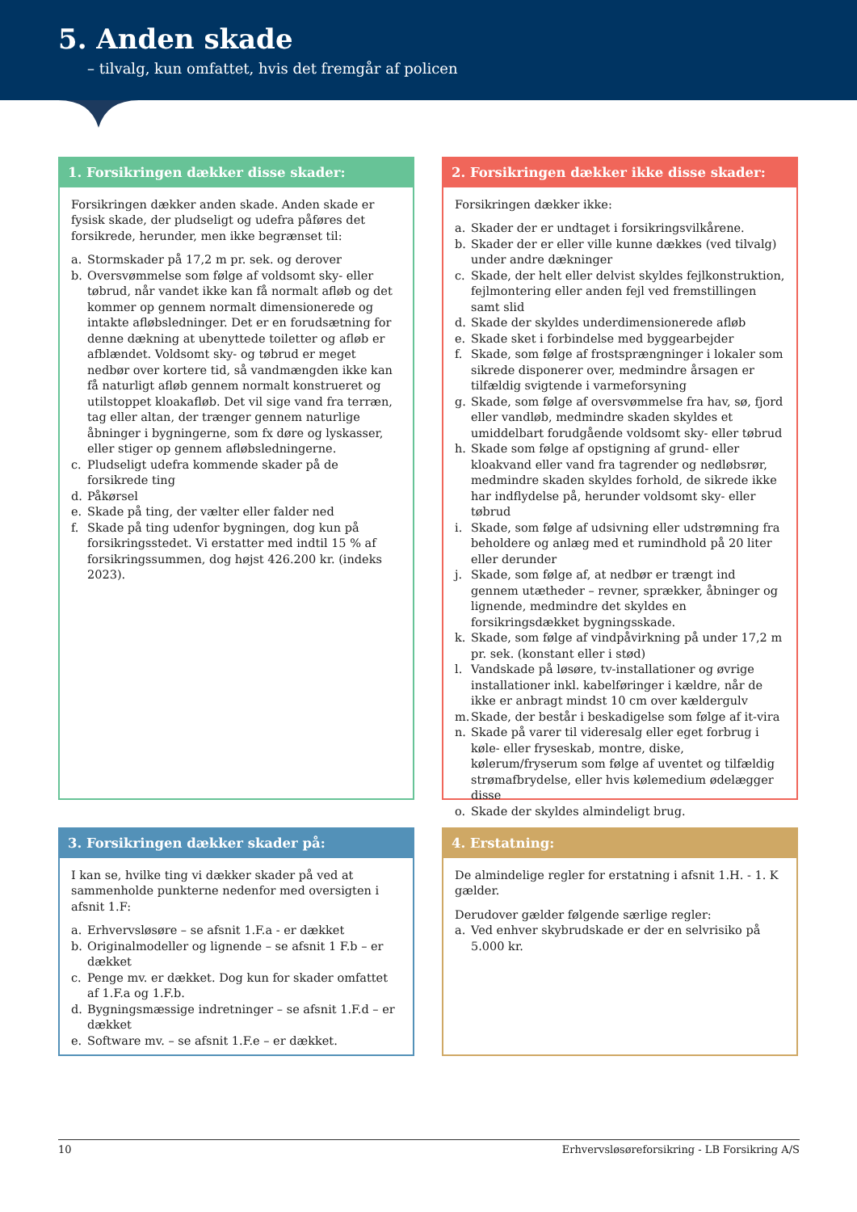5. Anden skade
– tilvalg, kun omfattet, hvis det fremgår af policen
1. Forsikringen dækker disse skader:
Forsikringen dækker anden skade. Anden skade er fysisk skade, der pludseligt og udefra påføres det forsikrede, herunder, men ikke begrænset til:
a. Stormskader på 17,2 m pr. sek. og derover
b. Oversvømmelse som følge af voldsomt sky- eller tøbrud, når vandet ikke kan få normalt afløb og det kommer op gennem normalt dimensionerede og intakte afløbsledninger. Det er en forudsætning for denne dækning at ubenyttede toiletter og afløb er afblændet. Voldsomt sky- og tøbrud er meget nedbør over kortere tid, så vandmængden ikke kan få naturligt afløb gennem normalt konstrueret og utilstoppet kloakafløb. Det vil sige vand fra terræn, tag eller altan, der trænger gennem naturlige åbninger i bygningerne, som fx døre og lyskasser, eller stiger op gennem afløbsledningerne.
c. Pludseligt udefra kommende skader på de forsikrede ting
d. Påkørsel
e. Skade på ting, der vælter eller falder ned
f. Skade på ting udenfor bygningen, dog kun på forsikringsstedet. Vi erstatter med indtil 15 % af forsikringssummen, dog højst 426.200 kr. (indeks 2023).
2. Forsikringen dækker ikke disse skader:
Forsikringen dækker ikke:
a. Skader der er undtaget i forsikringsvilkårene.
b. Skader der er eller ville kunne dækkes (ved tilvalg) under andre dækninger
c. Skade, der helt eller delvist skyldes fejlkonstruktion, fejlmontering eller anden fejl ved fremstillingen samt slid
d. Skade der skyldes underdimensionerede afløb
e. Skade sket i forbindelse med byggearbejder
f. Skade, som følge af frostsprængninger i lokaler som sikrede disponerer over, medmindre årsagen er tilfældig svigtende i varmeforsyning
g. Skade, som følge af oversvømmelse fra hav, sø, fjord eller vandløb, medmindre skaden skyldes et umiddelbart forudgående voldsomt sky- eller tøbrud
h. Skade som følge af opstigning af grund- eller kloakvand eller vand fra tagrender og nedløbsrør, medmindre skaden skyldes forhold, de sikrede ikke har indflydelse på, herunder voldsomt sky- eller tøbrud
i. Skade, som følge af udsivning eller udstrømning fra beholdere og anlæg med et rumindhold på 20 liter eller derunder
j. Skade, som følge af, at nedbør er trængt ind gennem utætheder – revner, sprækker, åbninger og lignende, medmindre det skyldes en forsikringsdækket bygningsskade.
k. Skade, som følge af vindpåvirkning på under 17,2 m pr. sek. (konstant eller i stød)
l. Vandskade på løsøre, tv-installationer og øvrige installationer inkl. kabelføringer i kældre, når de ikke er anbragt mindst 10 cm over kældergulv
m. Skade, der består i beskadigelse som følge af it-vira
n. Skade på varer til videresalg eller eget forbrug i køle- eller fryseskab, montre, diske, kølerum/fryserum som følge af uventet og tilfældig strømafbrydelse, eller hvis kølemedium ødelægger disse
o. Skade der skyldes almindeligt brug.
3. Forsikringen dækker skader på:
I kan se, hvilke ting vi dækker skader på ved at sammenholde punkterne nedenfor med oversigten i afsnit 1.F:
a. Erhvervsløsøre – se afsnit 1.F.a - er dækket
b. Originalmodeller og lignende – se afsnit 1 F.b – er dækket
c. Penge mv. er dækket. Dog kun for skader omfattet af 1.F.a og 1.F.b.
d. Bygningsmæssige indretninger – se afsnit 1.F.d – er dækket
e. Software mv. – se afsnit 1.F.e – er dækket.
4. Erstatning:
De almindelige regler for erstatning i afsnit 1.H. - 1. K gælder.
Derudover gælder følgende særlige regler:
a. Ved enhver skybrudskade er der en selvrisiko på 5.000 kr.
10 Erhvervsløsøreforsikring - LB Forsikring A/S